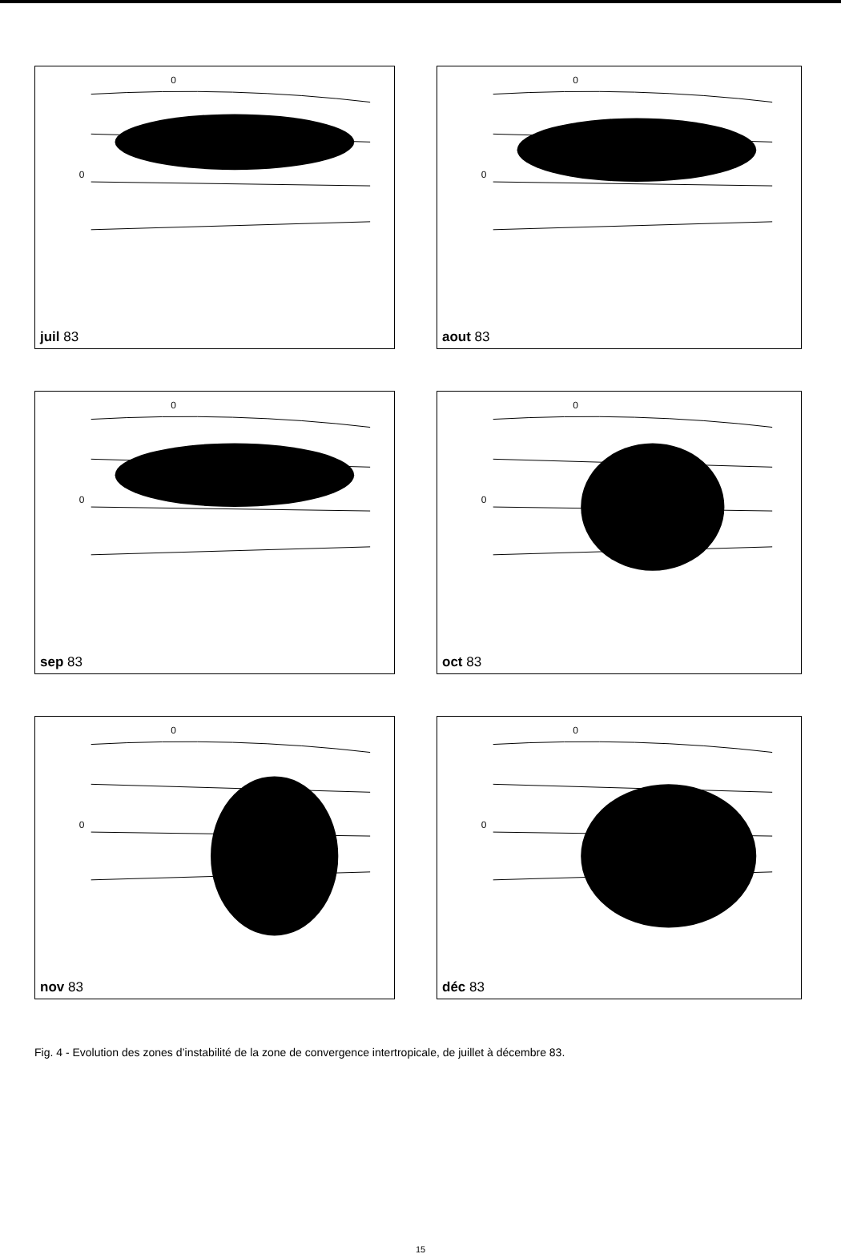0
0
juil 83
0
0
aout 83
0
0
sep 83
0
0
oct 83
0
0
nov 83
0
0
déc 83
Fig. 4 - Evolution des zones d’instabilité de la zone de convergence intertropicale, de juillet à décembre 83.
15